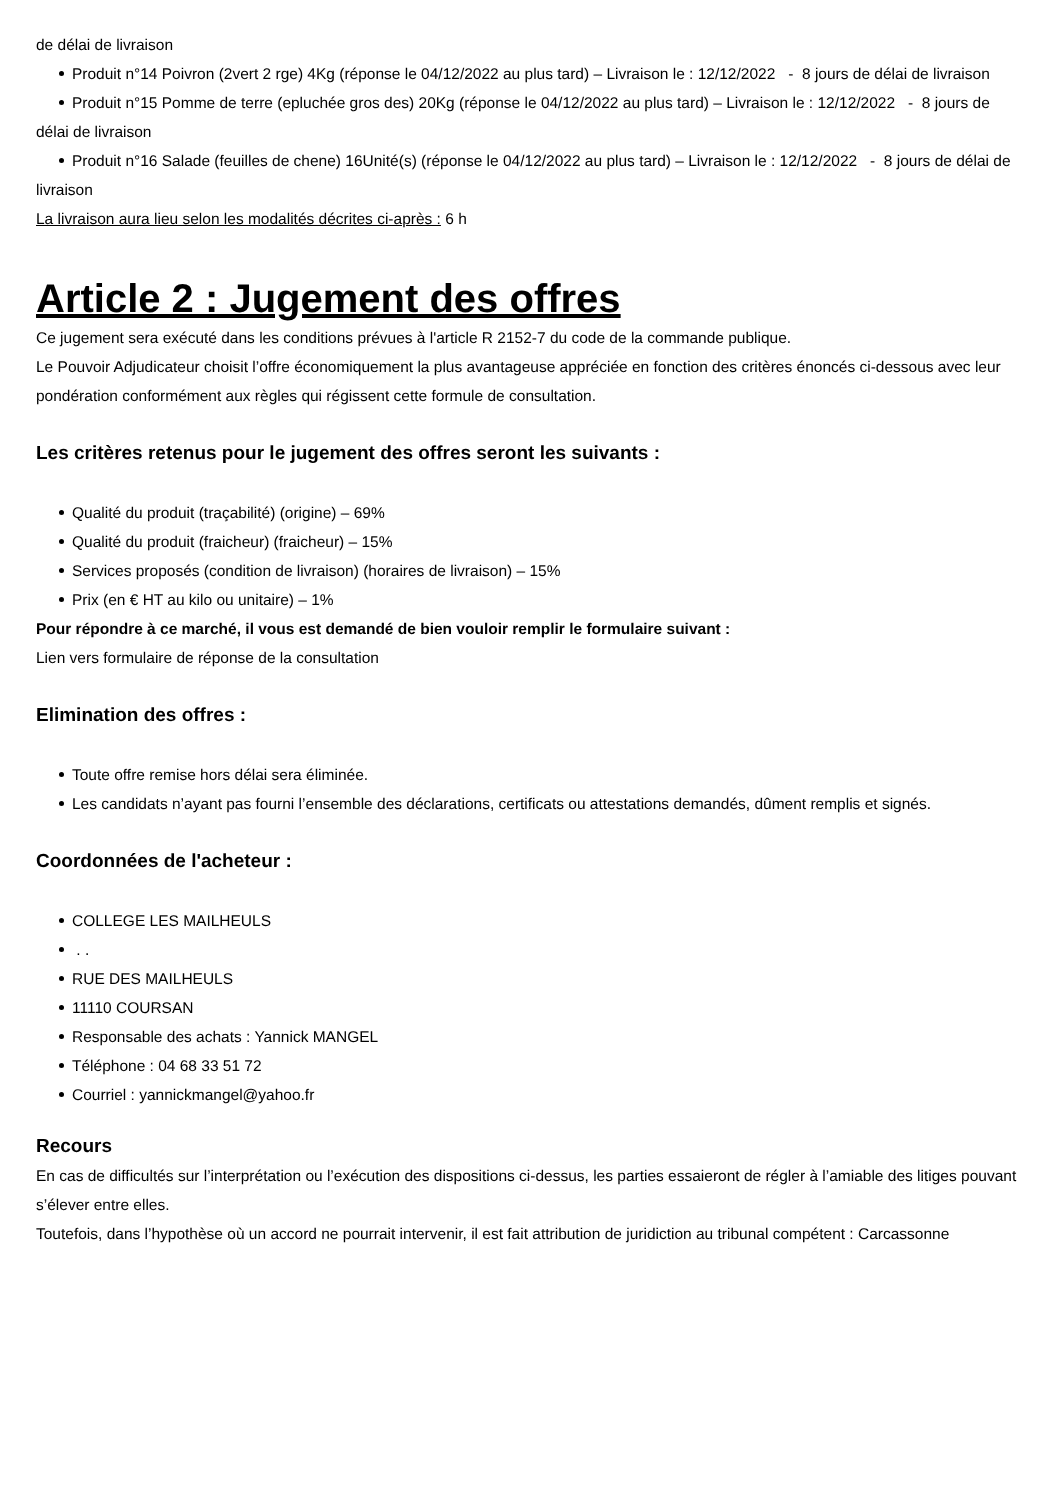de délai de livraison
Produit n°14 Poivron (2vert 2 rge) 4Kg (réponse le 04/12/2022 au plus tard) – Livraison le : 12/12/2022 - 8 jours de délai de livraison
Produit n°15 Pomme de terre (epluchée gros des) 20Kg (réponse le 04/12/2022 au plus tard) – Livraison le : 12/12/2022 - 8 jours de délai de livraison
Produit n°16 Salade (feuilles de chene) 16Unité(s) (réponse le 04/12/2022 au plus tard) – Livraison le : 12/12/2022 - 8 jours de délai de livraison
La livraison aura lieu selon les modalités décrites ci-après : 6 h
Article 2 : Jugement des offres
Ce jugement sera exécuté dans les conditions prévues à l'article R 2152-7 du code de la commande publique.
Le Pouvoir Adjudicateur choisit l’offre économiquement la plus avantageuse appréciée en fonction des critères énoncés ci-dessous avec leur pondération conformément aux règles qui régissent cette formule de consultation.
Les critères retenus pour le jugement des offres seront les suivants :
Qualité du produit (traçabilité) (origine) – 69%
Qualité du produit (fraicheur) (fraicheur) – 15%
Services proposés (condition de livraison) (horaires de livraison) – 15%
Prix (en € HT au kilo ou unitaire) – 1%
Pour répondre à ce marché, il vous est demandé de bien vouloir remplir le formulaire suivant :
Lien vers formulaire de réponse de la consultation
Elimination des offres :
Toute offre remise hors délai sera éliminée.
Les candidats n’ayant pas fourni l’ensemble des déclarations, certificats ou attestations demandés, dûment remplis et signés.
Coordonnées de l'acheteur :
COLLEGE LES MAILHEULS
. .
RUE DES MAILHEULS
11110 COURSAN
Responsable des achats : Yannick MANGEL
Téléphone : 04 68 33 51 72
Courriel : yannickmangel@yahoo.fr
Recours
En cas de difficultés sur l’interprétation ou l’exécution des dispositions ci-dessus, les parties essaieront de régler à l’amiable des litiges pouvant s’élever entre elles.
Toutefois, dans l’hypothèse où un accord ne pourrait intervenir, il est fait attribution de juridiction au tribunal compétent : Carcassonne